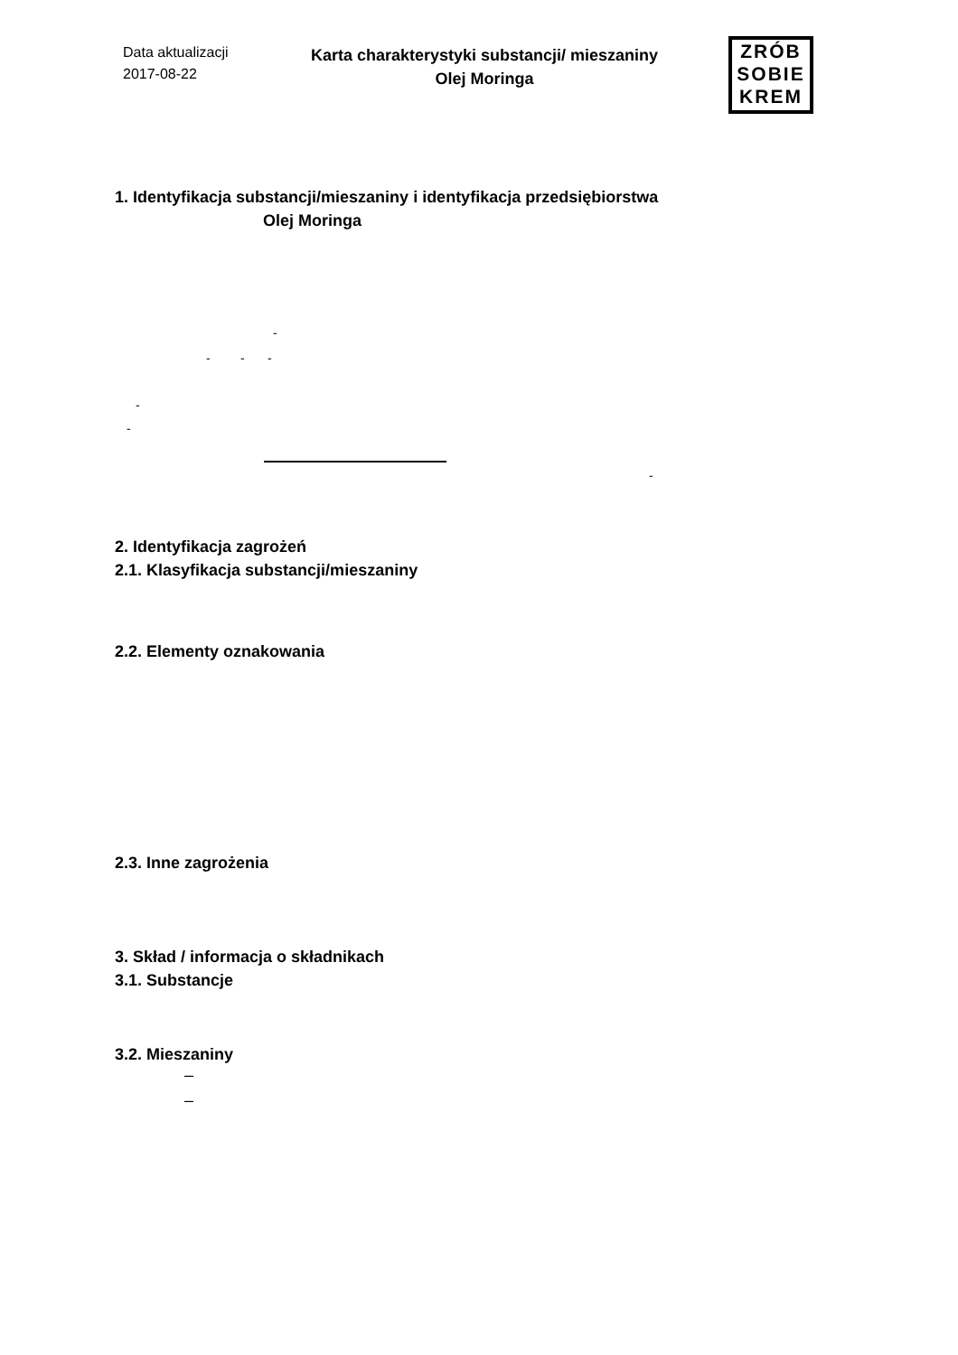Data aktualizacji
2017-08-22
Karta charakterystyki substancji/ mieszaniny
Olej Moringa
ZRÓB
SOBIE
KREM
1. Identyfikacja substancji/mieszaniny i identyfikacja przedsiębiorstwa
Olej Moringa
-
- - -
-
-
-
2. Identyfikacja zagrożeń
2.1. Klasyfikacja substancji/mieszaniny
2.2. Elementy oznakowania
2.3. Inne zagrożenia
3. Skład / informacja o składnikach
3.1. Substancje
3.2. Mieszaniny
–
–